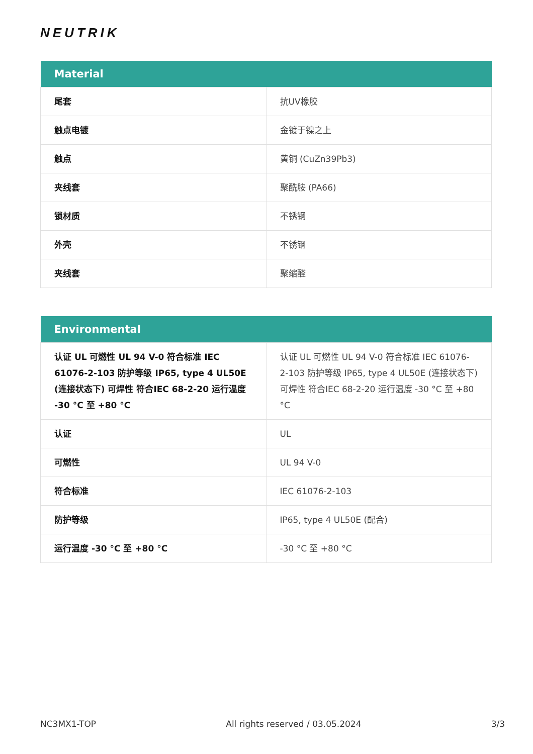NEUTRIK
| Material | |
| --- | --- |
| 尾套 | 抗UV橡胶 |
| 触点电镀 | 金镀于镍之上 |
| 触点 | 黄铜 (CuZn39Pb3) |
| 夹线套 | 聚酰胺 (PA66) |
| 锁材质 | 不锈钢 |
| 外壳 | 不锈钢 |
| 夹线套 | 聚缩醛 |
| Environmental | |
| --- | --- |
| 认证 UL 可燃性 UL 94 V-0 符合标准 IEC 61076-2-103 防护等级 IP65, type 4 UL50E (连接状态下) 可焊性 符合IEC 68-2-20 运行温度 -30 °C 至 +80 °C | 认证 UL 可燃性 UL 94 V-0 符合标准 IEC 61076-2-103 防护等级 IP65, type 4 UL50E (连接状态下) 可焊性 符合IEC 68-2-20 运行温度 -30 °C 至 +80 °C |
| 认证 | UL |
| 可燃性 | UL 94 V-0 |
| 符合标准 | IEC 61076-2-103 |
| 防护等级 | IP65, type 4 UL50E (配合) |
| 运行温度 -30 °C 至 +80 °C | -30 °C 至 +80 °C |
NC3MX1-TOP All rights reserved / 03.05.2024 3/3